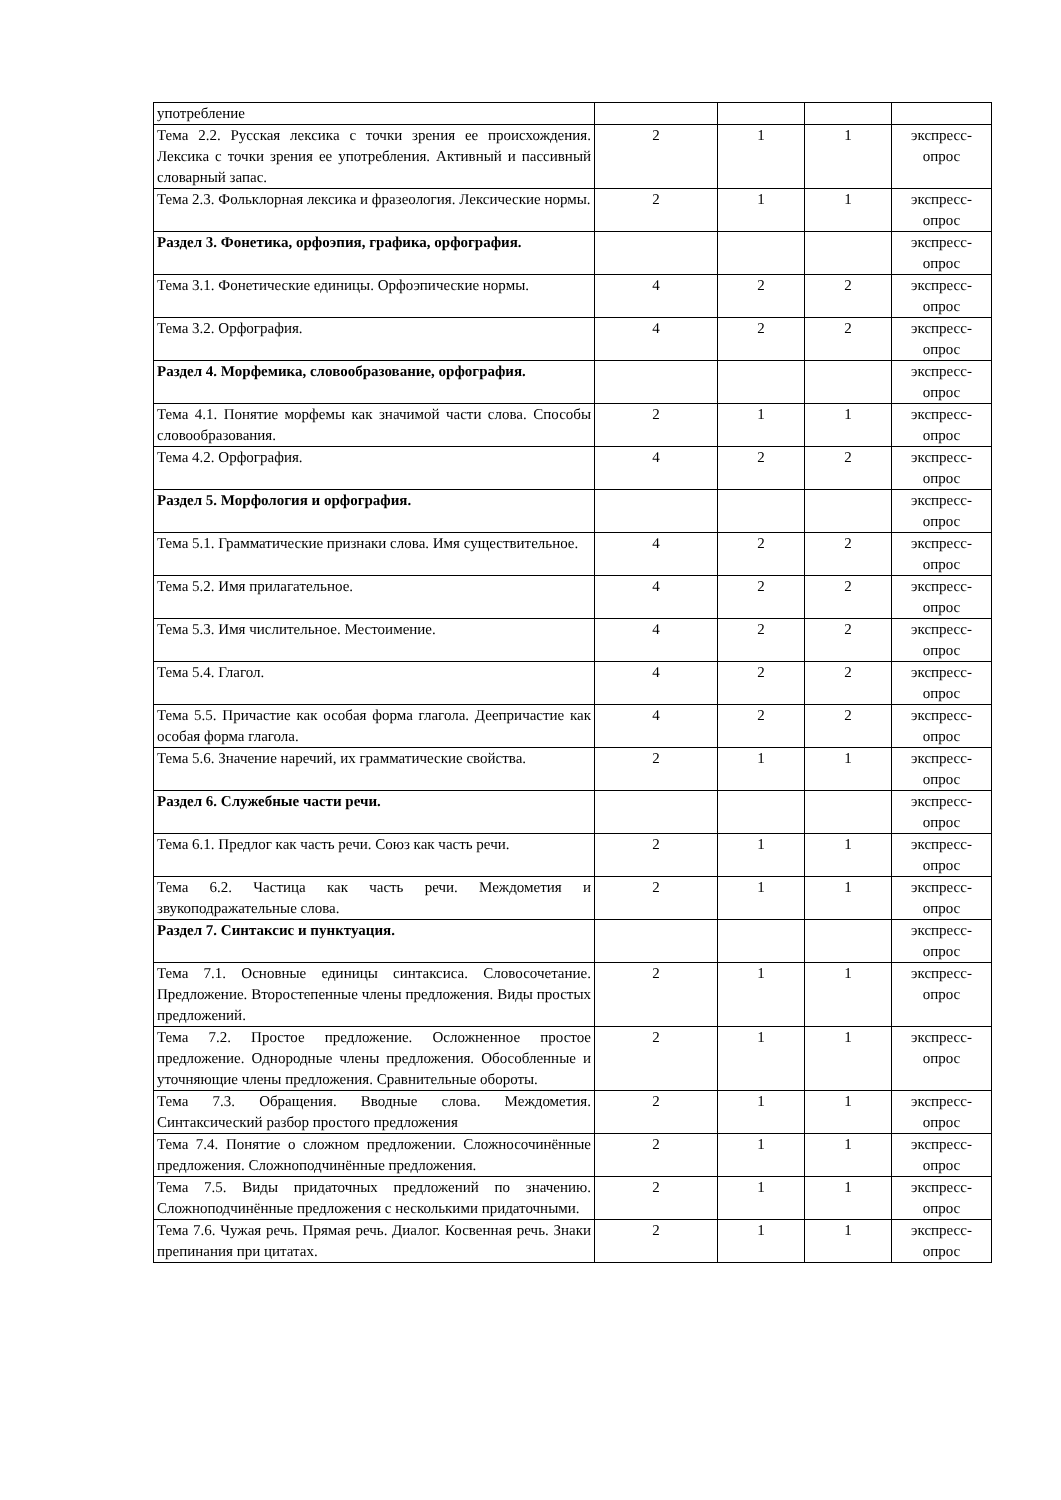| употребление | | | | |
| Тема 2.2. Русская лексика с точки зрения ее происхождения. Лексика с точки зрения ее употребления. Активный и пассивный словарный запас. | 2 | 1 | 1 | экспресс-опрос |
| Тема 2.3. Фольклорная лексика и фразеология. Лексические нормы. | 2 | 1 | 1 | экспресс-опрос |
| Раздел 3. Фонетика, орфоэпия, графика, орфография. | | | | экспресс-опрос |
| Тема 3.1. Фонетические единицы. Орфоэпические нормы. | 4 | 2 | 2 | экспресс-опрос |
| Тема 3.2. Орфография. | 4 | 2 | 2 | экспресс-опрос |
| Раздел 4. Морфемика, словообразование, орфография. | | | | экспресс-опрос |
| Тема 4.1. Понятие морфемы как значимой части слова. Способы словообразования. | 2 | 1 | 1 | экспресс-опрос |
| Тема 4.2. Орфография. | 4 | 2 | 2 | экспресс-опрос |
| Раздел 5. Морфология и орфография. | | | | экспресс-опрос |
| Тема 5.1. Грамматические признаки слова. Имя существительное. | 4 | 2 | 2 | экспресс-опрос |
| Тема 5.2. Имя прилагательное. | 4 | 2 | 2 | экспресс-опрос |
| Тема 5.3. Имя числительное. Местоимение. | 4 | 2 | 2 | экспресс-опрос |
| Тема 5.4. Глагол. | 4 | 2 | 2 | экспресс-опрос |
| Тема 5.5. Причастие как особая форма глагола. Деепричастие как особая форма глагола. | 4 | 2 | 2 | экспресс-опрос |
| Тема 5.6. Значение наречий, их грамматические свойства. | 2 | 1 | 1 | экспресс-опрос |
| Раздел 6. Служебные части речи. | | | | экспресс-опрос |
| Тема 6.1. Предлог как часть речи. Союз как часть речи. | 2 | 1 | 1 | экспресс-опрос |
| Тема 6.2. Частица как часть речи. Междометия и звукоподражательные слова. | 2 | 1 | 1 | экспресс-опрос |
| Раздел 7. Синтаксис и пунктуация. | | | | экспресс-опрос |
| Тема 7.1. Основные единицы синтаксиса. Словосочетание. Предложение. Второстепенные члены предложения. Виды простых предложений. | 2 | 1 | 1 | экспресс-опрос |
| Тема 7.2. Простое предложение. Осложненное простое предложение. Однородные члены предложения. Обособленные и уточняющие члены предложения. Сравнительные обороты. | 2 | 1 | 1 | экспресс-опрос |
| Тема 7.3. Обращения. Вводные слова. Междометия. Синтаксический разбор простого предложения | 2 | 1 | 1 | экспресс-опрос |
| Тема 7.4. Понятие о сложном предложении. Сложносочинённые предложения. Сложноподчинённые предложения. | 2 | 1 | 1 | экспресс-опрос |
| Тема 7.5. Виды придаточных предложений по значению. Сложноподчинённые предложения с несколькими придаточными. | 2 | 1 | 1 | экспресс-опрос |
| Тема 7.6. Чужая речь. Прямая речь. Диалог. Косвенная речь. Знаки препинания при цитатах. | 2 | 1 | 1 | экспресс-опрос |